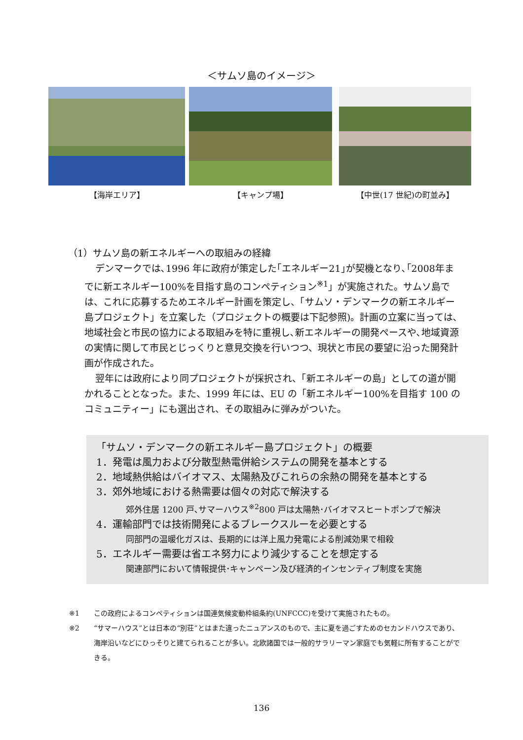＜サムソ島のイメージ＞
【海岸エリア】 【キャンプ場】 【中世(17 世紀)の町並み】
（1）サムソ島の新エネルギーへの取組みの経緯
デンマークでは､1996 年に政府が策定した｢エネルギー21｣が契機となり､｢2008年までに新エネルギー100%を目指す島のコンペティション<sup>※1</sup>」が実施された。サムソ島では、これに応募するためエネルギー計画を策定し、「サムソ・デンマークの新エネルギー島プロジェクト」を立案した（プロジェクトの概要は下記参照)。計画の立案に当っては､地域社会と市民の協力による取組みを特に重視し､新エネルギーの開発ペースや､地域資源の実情に関して市民とじっくりと意見交換を行いつつ、現状と市民の要望に沿った開発計画が作成された。
翌年には政府により同プロジェクトが採択され、「新エネルギーの島」としての道が開かれることとなった。また、1999 年には、EU の「新エネルギー100%を目指す 100 のコミュニティー」にも選出され、その取組みに弾みがついた。
「サムソ・デンマークの新エネルギー島プロジェクト」の概要
1．発電は風力および分散型熱電併給システムの開発を基本とする
2．地域熱供給はバイオマス、太陽熱及びこれらの余熱の開発を基本とする
3．郊外地域における熱需要は個々の対応で解決する
郊外住居 1200 戸､サマーハウス<sup>※2</sup>800 戸は太陽熱･バイオマスヒートポンプで解決
4．運輸部門では技術開発によるブレークスルーを必要とする
同部門の温暖化ガスは、長期的には洋上風力発電による削減効果で相殺
5．エネルギー需要は省エネ努力により減少することを想定する
関連部門において情報提供･キャンペーン及び経済的インセンティブ制度を実施
※1 この政府によるコンペティションは国連気候変動枠組条約(UNFCCC)を受けて実施されたもの。
※2 “サマーハウス”とは日本の“別荘”とはまた違ったニュアンスのもので、主に夏を過ごすためのセカンドハウスであり、海岸沿いなどにひっそりと建てられることが多い。北欧諸国では一般的サラリーマン家庭でも気軽に所有することができる。
136